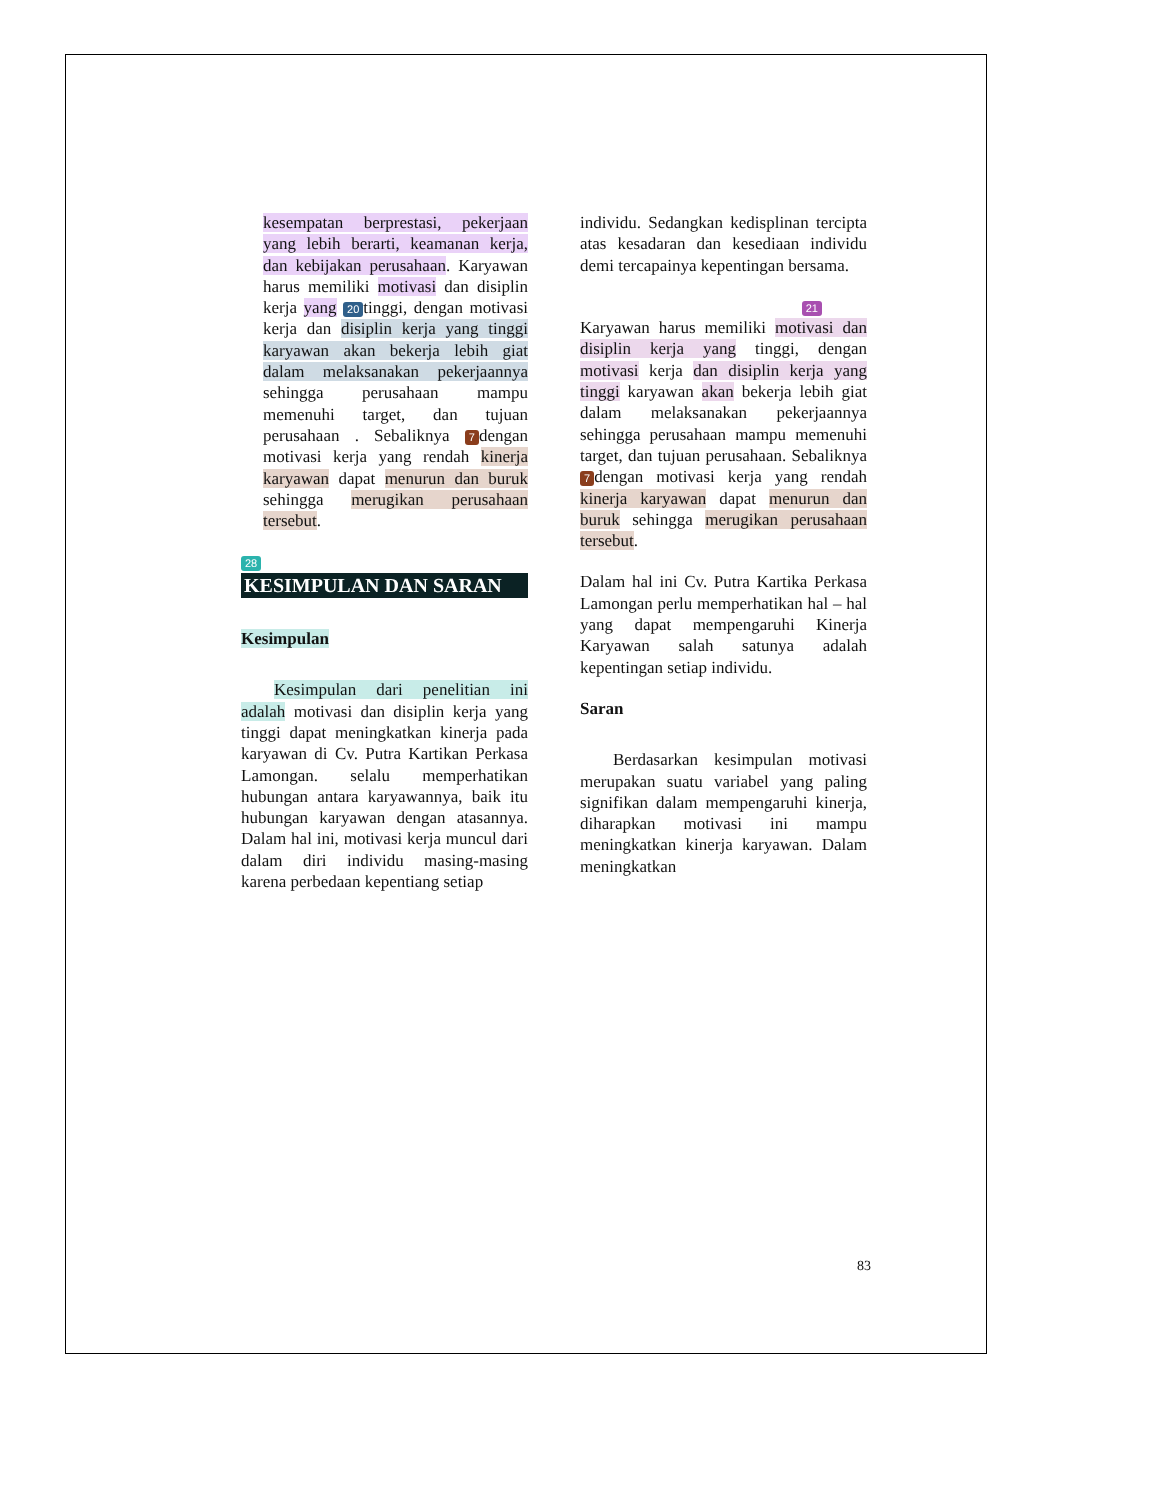kesempatan berprestasi, pekerjaan yang lebih berarti, keamanan kerja, dan kebijakan perusahaan. Karyawan harus memiliki motivasi dan disiplin kerja yang 20 tinggi, dengan motivasi kerja dan disiplin kerja yang tinggi karyawan akan bekerja lebih giat dalam melaksanakan pekerjaannya sehingga perusahaan mampu memenuhi target, dan tujuan perusahaan . Sebaliknya 7 dengan motivasi kerja yang rendah kinerja karyawan dapat menurun dan buruk sehingga merugikan perusahaan tersebut.
28
KESIMPULAN DAN SARAN
Kesimpulan
Kesimpulan dari penelitian ini adalah motivasi dan disiplin kerja yang tinggi dapat meningkatkan kinerja pada karyawan di Cv. Putra Kartikan Perkasa Lamongan. selalu memperhatikan hubungan antara karyawannya, baik itu hubungan karyawan dengan atasannya. Dalam hal ini, motivasi kerja muncul dari dalam diri individu masing-masing karena perbedaan kepentiang setiap
individu. Sedangkan kedisplinan tercipta atas kesadaran dan kesediaan individu demi tercapainya kepentingan bersama.
21
Karyawan harus memiliki motivasi dan disiplin kerja yang tinggi, dengan motivasi kerja dan disiplin kerja yang tinggi karyawan akan bekerja lebih giat dalam melaksanakan pekerjaannya sehingga perusahaan mampu memenuhi target, dan tujuan perusahaan. Sebaliknya 7 dengan motivasi kerja yang rendah kinerja karyawan dapat menurun dan buruk sehingga merugikan perusahaan tersebut.
Dalam hal ini Cv. Putra Kartika Perkasa Lamongan perlu memperhatikan hal – hal yang dapat mempengaruhi Kinerja Karyawan salah satunya adalah kepentingan setiap individu.
Saran
Berdasarkan kesimpulan motivasi merupakan suatu variabel yang paling signifikan dalam mempengaruhi kinerja, diharapkan motivasi ini mampu meningkatkan kinerja karyawan. Dalam meningkatkan
83